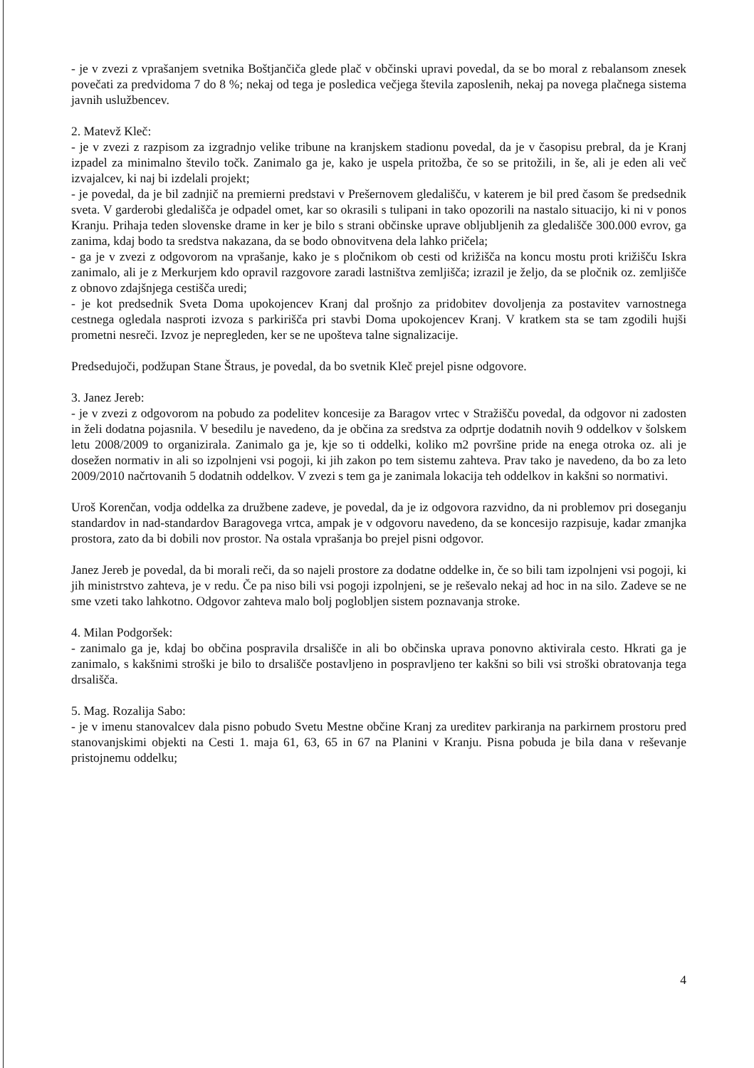- je v zvezi z vprašanjem svetnika Boštjančiča glede plač v občinski upravi povedal, da se bo moral z rebalansom znesek povečati za predvidoma 7 do 8 %; nekaj od tega je posledica večjega števila zaposlenih, nekaj pa novega plačnega sistema javnih uslužbencev.
2. Matevž Kleč:
- je v zvezi z razpisom za izgradnjo velike tribune na kranjskem stadionu povedal, da je v časopisu prebral, da je Kranj izpadel za minimalno število točk. Zanimalo ga je, kako je uspela pritožba, če so se pritožili, in še, ali je eden ali več izvajalcev, ki naj bi izdelali projekt;
- je povedal, da je bil zadnjič na premierni predstavi v Prešernovem gledališču, v katerem je bil pred časom še predsednik sveta. V garderobi gledališča je odpadel omet, kar so okrasili s tulipani in tako opozorili na nastalo situacijo, ki ni v ponos Kranju. Prihaja teden slovenske drame in ker je bilo s strani občinske uprave obljubljenih za gledališče 300.000 evrov, ga zanima, kdaj bodo ta sredstva nakazana, da se bodo obnovitvena dela lahko pričela;
- ga je v zvezi z odgovorom na vprašanje, kako je s pločnikom ob cesti od križišča na koncu mostu proti križišču Iskra zanimalo, ali je z Merkurjem kdo opravil razgovore zaradi lastništva zemljišča; izrazil je željo, da se pločnik oz. zemljišče z obnovo zdajšnjega cestišča uredi;
- je kot predsednik Sveta Doma upokojencev Kranj dal prošnjo za pridobitev dovoljenja za postavitev varnostnega cestnega ogledala nasproti izvoza s parkirišča pri stavbi Doma upokojencev Kranj. V kratkem sta se tam zgodili hujši prometni nesreči. Izvoz je nepregleden, ker se ne upošteva talne signalizacije.
Predsedujoči, podžupan Stane Štraus, je povedal, da bo svetnik Kleč prejel pisne odgovore.
3. Janez Jereb:
- je v zvezi z odgovorom na pobudo za podelitev koncesije za Baragov vrtec v Stražišču povedal, da odgovor ni zadosten in želi dodatna pojasnila. V besedilu je navedeno, da je občina za sredstva za odprtje dodatnih novih 9 oddelkov v šolskem letu 2008/2009 to organizirala. Zanimalo ga je, kje so ti oddelki, koliko m2 površine pride na enega otroka oz. ali je dosežen normativ in ali so izpolnjeni vsi pogoji, ki jih zakon po tem sistemu zahteva. Prav tako je navedeno, da bo za leto 2009/2010 načrtovanih 5 dodatnih oddelkov. V zvezi s tem ga je zanimala lokacija teh oddelkov in kakšni so normativi.
Uroš Korenčan, vodja oddelka za družbene zadeve, je povedal, da je iz odgovora razvidno, da ni problemov pri doseganju standardov in nad-standardov Baragovega vrtca, ampak je v odgovoru navedeno, da se koncesijo razpisuje, kadar zmanjka prostora, zato da bi dobili nov prostor. Na ostala vprašanja bo prejel pisni odgovor.
Janez Jereb je povedal, da bi morali reči, da so najeli prostore za dodatne oddelke in, če so bili tam izpolnjeni vsi pogoji, ki jih ministrstvo zahteva, je v redu. Če pa niso bili vsi pogoji izpolnjeni, se je reševalo nekaj ad hoc in na silo. Zadeve se ne sme vzeti tako lahkotno. Odgovor zahteva malo bolj poglobljen sistem poznavanja stroke.
4. Milan Podgoršek:
- zanimalo ga je, kdaj bo občina pospravila drsališče in ali bo občinska uprava ponovno aktivirala cesto. Hkrati ga je zanimalo, s kakšnimi stroški je bilo to drsališče postavljeno in pospravljeno ter kakšni so bili vsi stroški obratovanja tega drsališča.
5. Mag. Rozalija Sabo:
- je v imenu stanovalcev dala pisno pobudo Svetu Mestne občine Kranj za ureditev parkiranja na parkirnem prostoru pred stanovanjskimi objekti na Cesti 1. maja 61, 63, 65 in 67 na Planini v Kranju. Pisna pobuda je bila dana v reševanje pristojnemu oddelku;
4